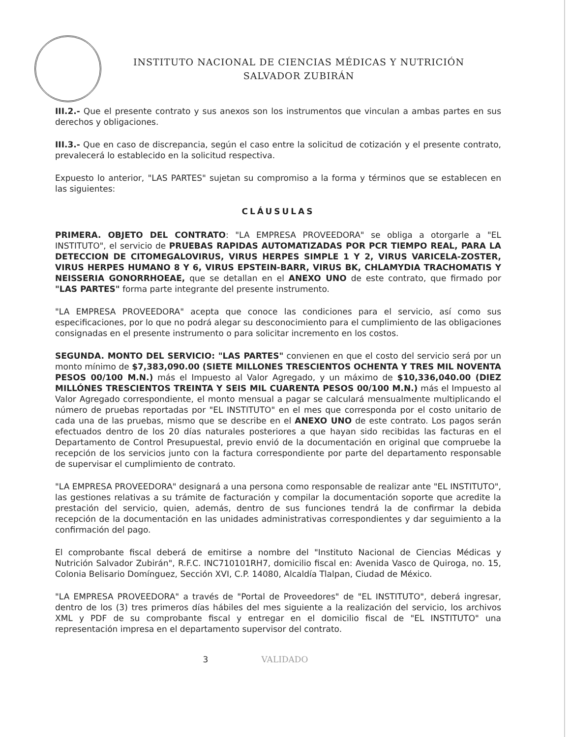INSTITUTO NACIONAL DE CIENCIAS MÉDICAS Y NUTRICIÓN
SALVADOR ZUBIRÁN
III.2.- Que el presente contrato y sus anexos son los instrumentos que vinculan a ambas partes en sus derechos y obligaciones.
III.3.- Que en caso de discrepancia, según el caso entre la solicitud de cotización y el presente contrato, prevalecerá lo establecido en la solicitud respectiva.
Expuesto lo anterior, "LAS PARTES" sujetan su compromiso a la forma y términos que se establecen en las siguientes:
CLÁUSULAS
PRIMERA. OBJETO DEL CONTRATO: "LA EMPRESA PROVEEDORA" se obliga a otorgarle a "EL INSTITUTO", el servicio de PRUEBAS RAPIDAS AUTOMATIZADAS POR PCR TIEMPO REAL, PARA LA DETECCION DE CITOMEGALOVIRUS, VIRUS HERPES SIMPLE 1 Y 2, VIRUS VARICELA-ZOSTER, VIRUS HERPES HUMANO 8 Y 6, VIRUS EPSTEIN-BARR, VIRUS BK, CHLAMYDIA TRACHOMATIS Y NEISSERIA GONORRHOEAE, que se detallan en el ANEXO UNO de este contrato, que firmado por "LAS PARTES" forma parte integrante del presente instrumento.
"LA EMPRESA PROVEEDORA" acepta que conoce las condiciones para el servicio, así como sus especificaciones, por lo que no podrá alegar su desconocimiento para el cumplimiento de las obligaciones consignadas en el presente instrumento o para solicitar incremento en los costos.
SEGUNDA. MONTO DEL SERVICIO: "LAS PARTES" convienen en que el costo del servicio será por un monto mínimo de $7,383,090.00 (SIETE MILLONES TRESCIENTOS OCHENTA Y TRES MIL NOVENTA PESOS 00/100 M.N.) más el Impuesto al Valor Agregado, y un máximo de $10,336,040.00 (DIEZ MILLÓNES TRESCIENTOS TREINTA Y SEIS MIL CUARENTA PESOS 00/100 M.N.) más el Impuesto al Valor Agregado correspondiente, el monto mensual a pagar se calculará mensualmente multiplicando el número de pruebas reportadas por "EL INSTITUTO" en el mes que corresponda por el costo unitario de cada una de las pruebas, mismo que se describe en el ANEXO UNO de este contrato. Los pagos serán efectuados dentro de los 20 días naturales posteriores a que hayan sido recibidas las facturas en el Departamento de Control Presupuestal, previo envió de la documentación en original que compruebe la recepción de los servicios junto con la factura correspondiente por parte del departamento responsable de supervisar el cumplimiento de contrato.
"LA EMPRESA PROVEEDORA" designará a una persona como responsable de realizar ante "EL INSTITUTO", las gestiones relativas a su trámite de facturación y compilar la documentación soporte que acredite la prestación del servicio, quien, además, dentro de sus funciones tendrá la de confirmar la debida recepción de la documentación en las unidades administrativas correspondientes y dar seguimiento a la confirmación del pago.
El comprobante fiscal deberá de emitirse a nombre del "Instituto Nacional de Ciencias Médicas y Nutrición Salvador Zubirán", R.F.C. INC710101RH7, domicilio fiscal en: Avenida Vasco de Quiroga, no. 15, Colonia Belisario Domínguez, Sección XVI, C.P. 14080, Alcaldía Tlalpan, Ciudad de México.
"LA EMPRESA PROVEEDORA" a través de "Portal de Proveedores" de "EL INSTITUTO", deberá ingresar, dentro de los (3) tres primeros días hábiles del mes siguiente a la realización del servicio, los archivos XML y PDF de su comprobante fiscal y entregar en el domicilio fiscal de "EL INSTITUTO" una representación impresa en el departamento supervisor del contrato.
3 VALIDADO